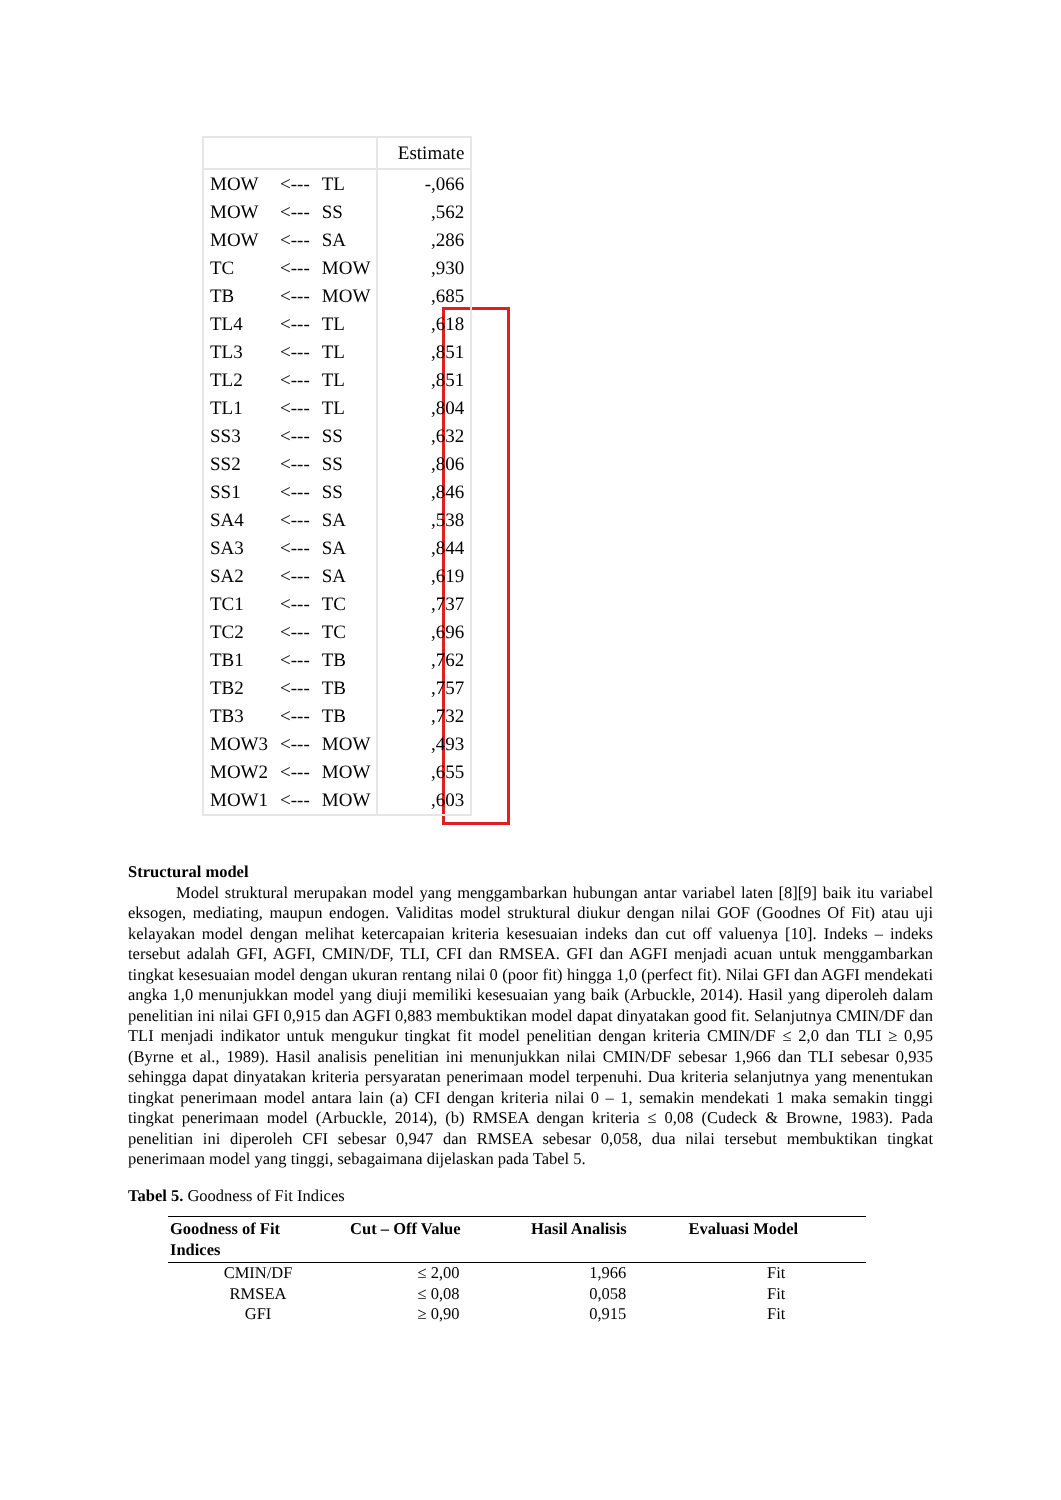| | | | Estimate |
| MOW | <--- | TL | -,066 |
| MOW | <--- | SS | ,562 |
| MOW | <--- | SA | ,286 |
| TC | <--- | MOW | ,930 |
| TB | <--- | MOW | ,685 |
| TL4 | <--- | TL | ,618 |
| TL3 | <--- | TL | ,851 |
| TL2 | <--- | TL | ,851 |
| TL1 | <--- | TL | ,804 |
| SS3 | <--- | SS | ,632 |
| SS2 | <--- | SS | ,806 |
| SS1 | <--- | SS | ,846 |
| SA4 | <--- | SA | ,538 |
| SA3 | <--- | SA | ,844 |
| SA2 | <--- | SA | ,619 |
| TC1 | <--- | TC | ,737 |
| TC2 | <--- | TC | ,696 |
| TB1 | <--- | TB | ,762 |
| TB2 | <--- | TB | ,757 |
| TB3 | <--- | TB | ,732 |
| MOW3 | <--- | MOW | ,493 |
| MOW2 | <--- | MOW | ,655 |
| MOW1 | <--- | MOW | ,603 |
Structural model
Model struktural merupakan model yang menggambarkan hubungan antar variabel laten [8][9] baik itu variabel eksogen, mediating, maupun endogen. Validitas model struktural diukur dengan nilai GOF (Goodnes Of Fit) atau uji kelayakan model dengan melihat ketercapaian kriteria kesesuaian indeks dan cut off valuenya [10]. Indeks – indeks tersebut adalah GFI, AGFI, CMIN/DF, TLI, CFI dan RMSEA. GFI dan AGFI menjadi acuan untuk menggambarkan tingkat kesesuaian model dengan ukuran rentang nilai 0 (poor fit) hingga 1,0 (perfect fit). Nilai GFI dan AGFI mendekati angka 1,0 menunjukkan model yang diuji memiliki kesesuaian yang baik (Arbuckle, 2014). Hasil yang diperoleh dalam penelitian ini nilai GFI 0,915 dan AGFI 0,883 membuktikan model dapat dinyatakan good fit. Selanjutnya CMIN/DF dan TLI menjadi indikator untuk mengukur tingkat fit model penelitian dengan kriteria CMIN/DF ≤ 2,0 dan TLI ≥ 0,95 (Byrne et al., 1989). Hasil analisis penelitian ini menunjukkan nilai CMIN/DF sebesar 1,966 dan TLI sebesar 0,935 sehingga dapat dinyatakan kriteria persyaratan penerimaan model terpenuhi. Dua kriteria selanjutnya yang menentukan tingkat penerimaan model antara lain (a) CFI dengan kriteria nilai 0 – 1, semakin mendekati 1 maka semakin tinggi tingkat penerimaan model (Arbuckle, 2014), (b) RMSEA dengan kriteria ≤ 0,08 (Cudeck & Browne, 1983). Pada penelitian ini diperoleh CFI sebesar 0,947 dan RMSEA sebesar 0,058, dua nilai tersebut membuktikan tingkat penerimaan model yang tinggi, sebagaimana dijelaskan pada Tabel 5.
Tabel 5. Goodness of Fit Indices
| Goodness of Fit Indices | Cut – Off Value | Hasil Analisis | Evaluasi Model |
| --- | --- | --- | --- |
| CMIN/DF | ≤ 2,00 | 1,966 | Fit |
| RMSEA | ≤ 0,08 | 0,058 | Fit |
| GFI | ≥ 0,90 | 0,915 | Fit |